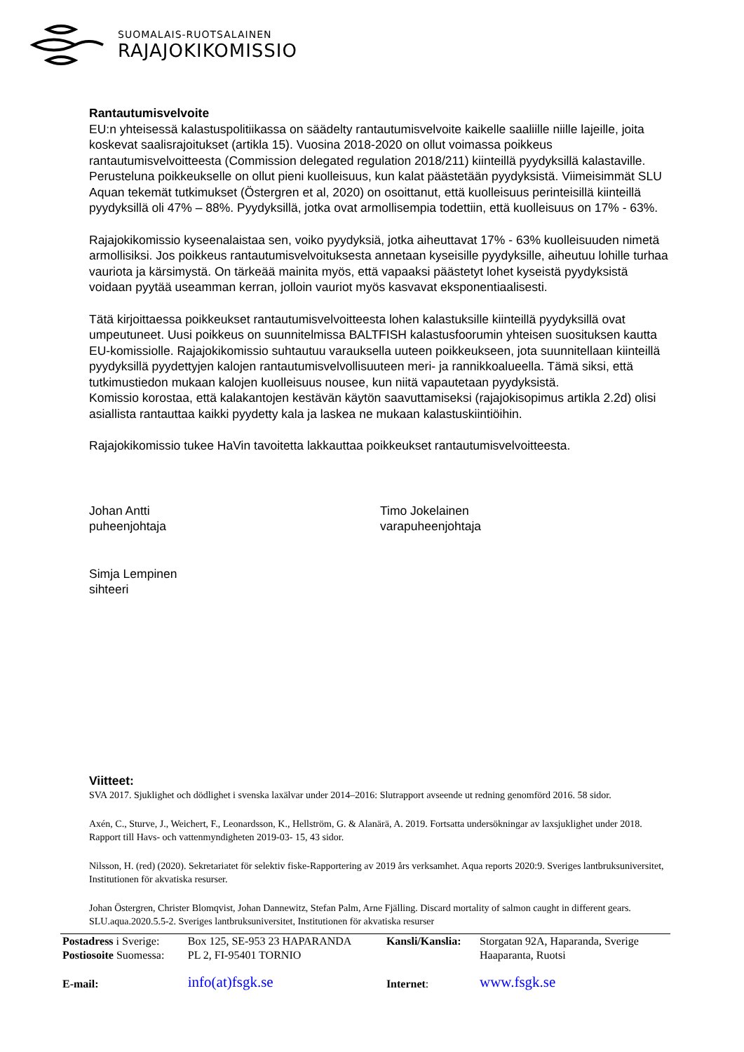SUOMALAIS-RUOTSALAINEN
RAJAJOKIKOMISSIO
Rantautumisvelvoite
EU:n yhteisessä kalastuspolitiikassa on säädelty rantautumisvelvoite kaikelle saaliille niille lajeille, joita koskevat saalisrajoitukset (artikla 15). Vuosina 2018-2020 on ollut voimassa poikkeus rantautumisvelvoitteesta (Commission delegated regulation 2018/211) kiinteillä pyydyksillä kalastaville. Perusteluna poikkeukselle on ollut pieni kuolleisuus, kun kalat päästetään pyydyksistä. Viimeisimmät SLU Aquan tekemät tutkimukset (Östergren et al, 2020) on osoittanut, että kuolleisuus perinteisillä kiinteillä pyydyksillä oli 47% – 88%. Pyydyksillä, jotka ovat armollisempia todettiin, että kuolleisuus on 17% - 63%.
Rajajokikomissio kyseenalaistaa sen, voiko pyydyksiä, jotka aiheuttavat 17% - 63% kuolleisuuden nimetä armollisiksi. Jos poikkeus rantautumisvelvoituksesta annetaan kyseisille pyydyksille, aiheutuu lohille turhaa vauriota ja kärsimystä. On tärkeää mainita myös, että vapaaksi päästetyt lohet kyseistä pyydyksistä voidaan pyytää useamman kerran, jolloin vauriot myös kasvavat eksponentiaalisesti.
Tätä kirjoittaessa poikkeukset rantautumisvelvoitteesta lohen kalastuksille kiinteillä pyydyksillä ovat umpeutuneet. Uusi poikkeus on suunnitelmissa BALTFISH kalastusfoorumin yhteisen suosituksen kautta EU-komissiolle. Rajajokikomissio suhtautuu varauksella uuteen poikkeukseen, jota suunnitellaan kiinteillä pyydyksillä pyydettyjen kalojen rantautumisvelvollisuuteen meri- ja rannikkoalueella. Tämä siksi, että tutkimustiedon mukaan kalojen kuolleisuus nousee, kun niitä vapautetaan pyydyksistä.
Komissio korostaa, että kalakantojen kestävän käytön saavuttamiseksi (rajajokisopimus artikla 2.2d) olisi asiallista rantauttaa kaikki pyydetty kala ja laskea ne mukaan kalastuskiintiöihin.
Rajajokikomissio tukee HaVin tavoitetta lakkauttaa poikkeukset rantautumisvelvoitteesta.
Johan Antti
puheenjohtaja
Timo Jokelainen
varapuheenjohtaja
Simja Lempinen
sihteeri
Viitteet:
SVA 2017. Sjuklighet och dödlighet i svenska laxälvar under 2014–2016: Slutrapport avseende ut redning genomförd 2016. 58 sidor.
Axén, C., Sturve, J., Weichert, F., Leonardsson, K., Hellström, G. & Alanärä, A. 2019. Fortsatta undersökningar av laxsjuklighet under 2018. Rapport till Havs- och vattenmyndigheten 2019-03- 15, 43 sidor.
Nilsson, H. (red) (2020). Sekretariatet för selektiv fiske-Rapportering av 2019 års verksamhet. Aqua reports 2020:9. Sveriges lantbruksuniversitet, Institutionen för akvatiska resurser.
Johan Östergren, Christer Blomqvist, Johan Dannewitz, Stefan Palm, Arne Fjälling. Discard mortality of salmon caught in different gears. SLU.aqua.2020.5.5-2. Sveriges lantbruksuniversitet, Institutionen för akvatiska resurser
| Postadress i Sverige: | Box 125, SE-953 23 HAPARANDA | Kansli/Kanslia: | Storgatan 92A, Haparanda, Sverige |
| Postiosoite Suomessa: | PL 2, FI-95401 TORNIO | | Haaparanta, Ruotsi |
| E-mail: | info(at)fsgk.se | Internet : | www.fsgk.se |